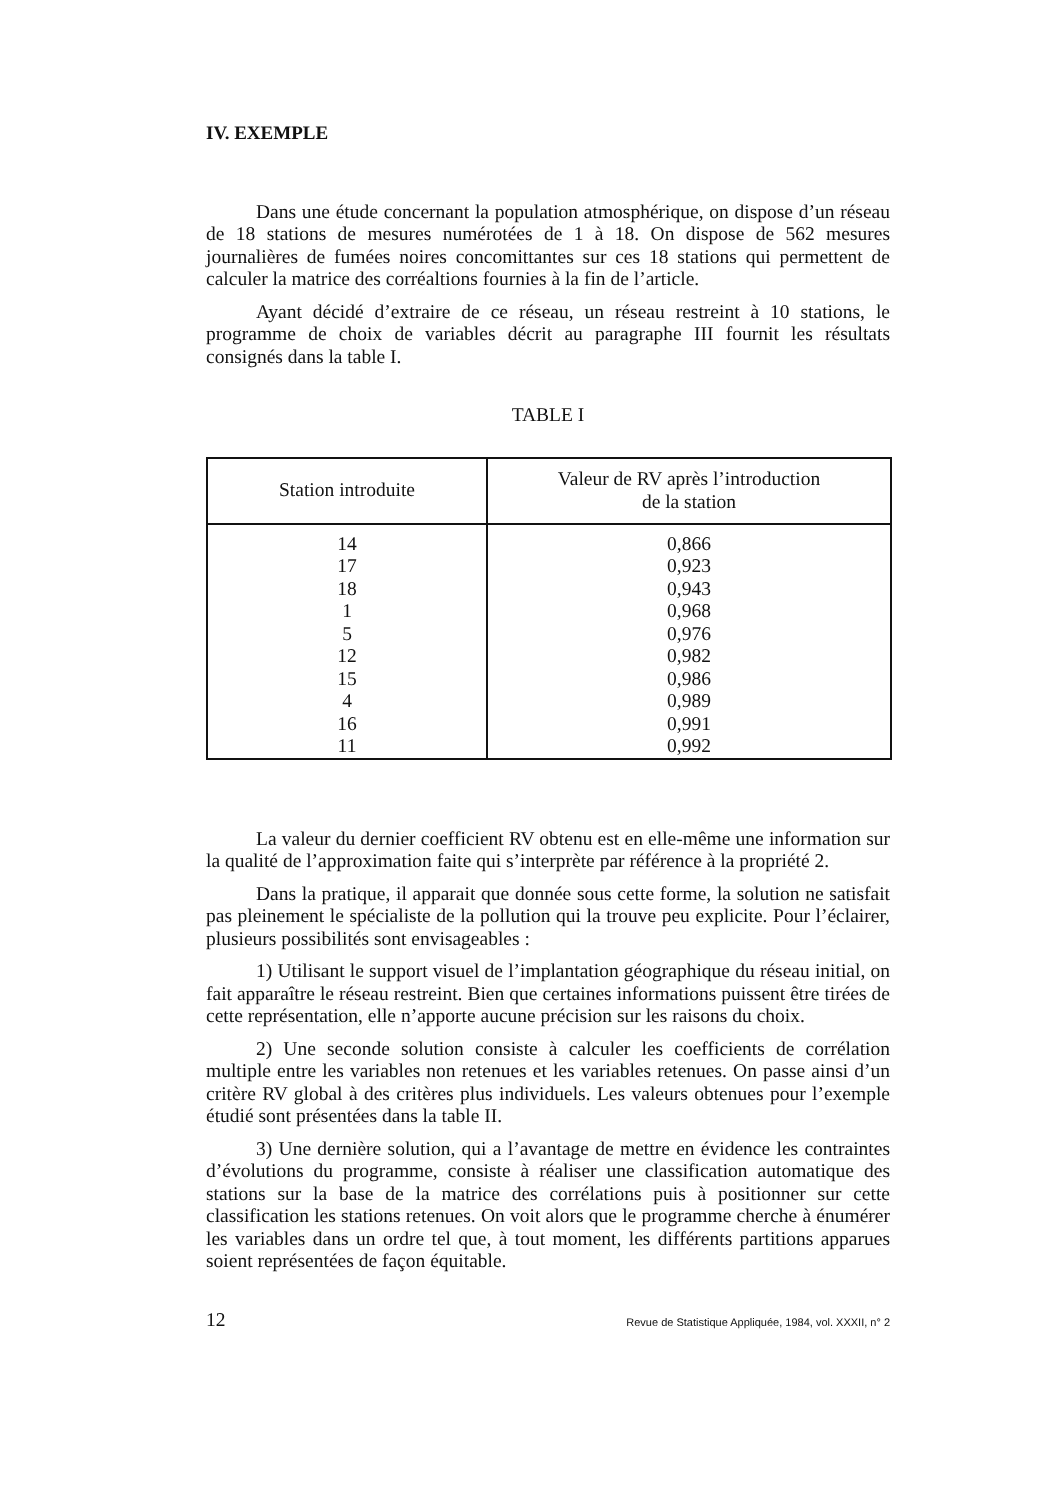IV. EXEMPLE
Dans une étude concernant la population atmosphérique, on dispose d’un réseau de 18 stations de mesures numérotées de 1 à 18. On dispose de 562 mesures journalières de fumées noires concomittantes sur ces 18 stations qui permettent de calculer la matrice des corréaltions fournies à la fin de l’article.
Ayant décidé d’extraire de ce réseau, un réseau restreint à 10 stations, le programme de choix de variables décrit au paragraphe III fournit les résultats consignés dans la table I.
TABLE I
| Station introduite | Valeur de RV après l’introduction de la station |
| --- | --- |
| 14 | 0,866 |
| 17 | 0,923 |
| 18 | 0,943 |
| 1 | 0,968 |
| 5 | 0,976 |
| 12 | 0,982 |
| 15 | 0,986 |
| 4 | 0,989 |
| 16 | 0,991 |
| 11 | 0,992 |
La valeur du dernier coefficient RV obtenu est en elle-même une information sur la qualité de l’approximation faite qui s’interprète par référence à la propriété 2.
Dans la pratique, il apparait que donnée sous cette forme, la solution ne satisfait pas pleinement le spécialiste de la pollution qui la trouve peu explicite. Pour l’éclairer, plusieurs possibilités sont envisageables :
1) Utilisant le support visuel de l’implantation géographique du réseau initial, on fait apparaître le réseau restreint. Bien que certaines informations puissent être tirées de cette représentation, elle n’apporte aucune précision sur les raisons du choix.
2) Une seconde solution consiste à calculer les coefficients de corrélation multiple entre les variables non retenues et les variables retenues. On passe ainsi d’un critère RV global à des critères plus individuels. Les valeurs obtenues pour l’exemple étudié sont présentées dans la table II.
3) Une dernière solution, qui a l’avantage de mettre en évidence les contraintes d’évolutions du programme, consiste à réaliser une classification automatique des stations sur la base de la matrice des corrélations puis à positionner sur cette classification les stations retenues. On voit alors que le programme cherche à énumérer les variables dans un ordre tel que, à tout moment, les différents partitions apparues soient représentées de façon équitable.
12 Revue de Statistique Appliquée, 1984, vol. XXXII, n° 2